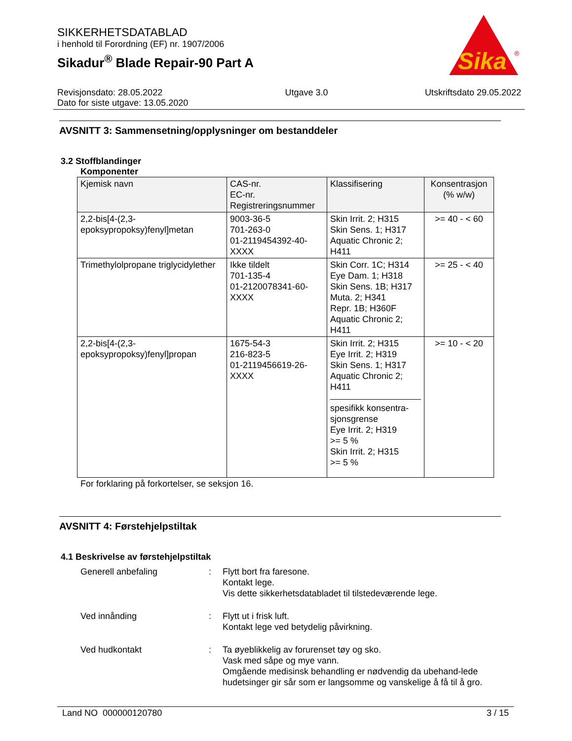SIKKERHETSDATABLAD
i henhold til Forordning (EF) nr. 1907/2006
Sikadur<sup>®</sup> Blade Repair-90 Part A
Sika
®
Revisjonsdato: 28.05.2022
Dato for siste utgave: 13.05.2020
Utgave 3.0 Utskriftsdato 29.05.2022
AVSNITT 3: Sammensetning/opplysninger om bestanddeler
3.2 Stoffblandinger
Komponenter
| Kjemisk navn | CAS-nr. EC-nr. Registreringsnummer | Klassifisering | Konsentrasjon (% w/w) |
| --- | --- | --- | --- |
| 2,2-bis[4-(2,3- epoksypropoksy)fenyl]metan | 9003-36-5 701-263-0 01-2119454392-40- XXXX | Skin Irrit. 2; H315 Skin Sens. 1; H317 Aquatic Chronic 2; H411 | >= 40 - < 60 |
| Trimethylolpropane triglycidylether | Ikke tildelt 701-135-4 01-2120078341-60- XXXX | Skin Corr. 1C; H314 Eye Dam. 1; H318 Skin Sens. 1B; H317 Muta. 2; H341 Repr. 1B; H360F Aquatic Chronic 2; H411 | >= 25 - < 40 |
| 2,2-bis[4-(2,3- epoksypropoksy)fenyl]propan | 1675-54-3 216-823-5 01-2119456619-26- XXXX | Skin Irrit. 2; H315 Eye Irrit. 2; H319 Skin Sens. 1; H317 Aquatic Chronic 2; H411 spesifikk konsentra- sjonsgrense Eye Irrit. 2; H319 >= 5 % Skin Irrit. 2; H315 >= 5 % | >= 10 - < 20 |
For forklaring på forkortelser, se seksjon 16.
AVSNITT 4: Førstehjelpstiltak
4.1 Beskrivelse av førstehjelpstiltak
Generell anbefaling : Flytt bort fra faresone.
Kontakt lege.
Vis dette sikkerhetsdatabladet til tilstedeværende lege.
Ved innånding : Flytt ut i frisk luft.
Kontakt lege ved betydelig påvirkning.
Ved hudkontakt : Ta øyeblikkelig av forurenset tøy og sko.
Vask med såpe og mye vann.
Omgående medisinsk behandling er nødvendig da ubehand-lede hudetsinger gir sår som er langsomme og vanskelige å få til å gro.
Land NO 000000120780 3 / 15